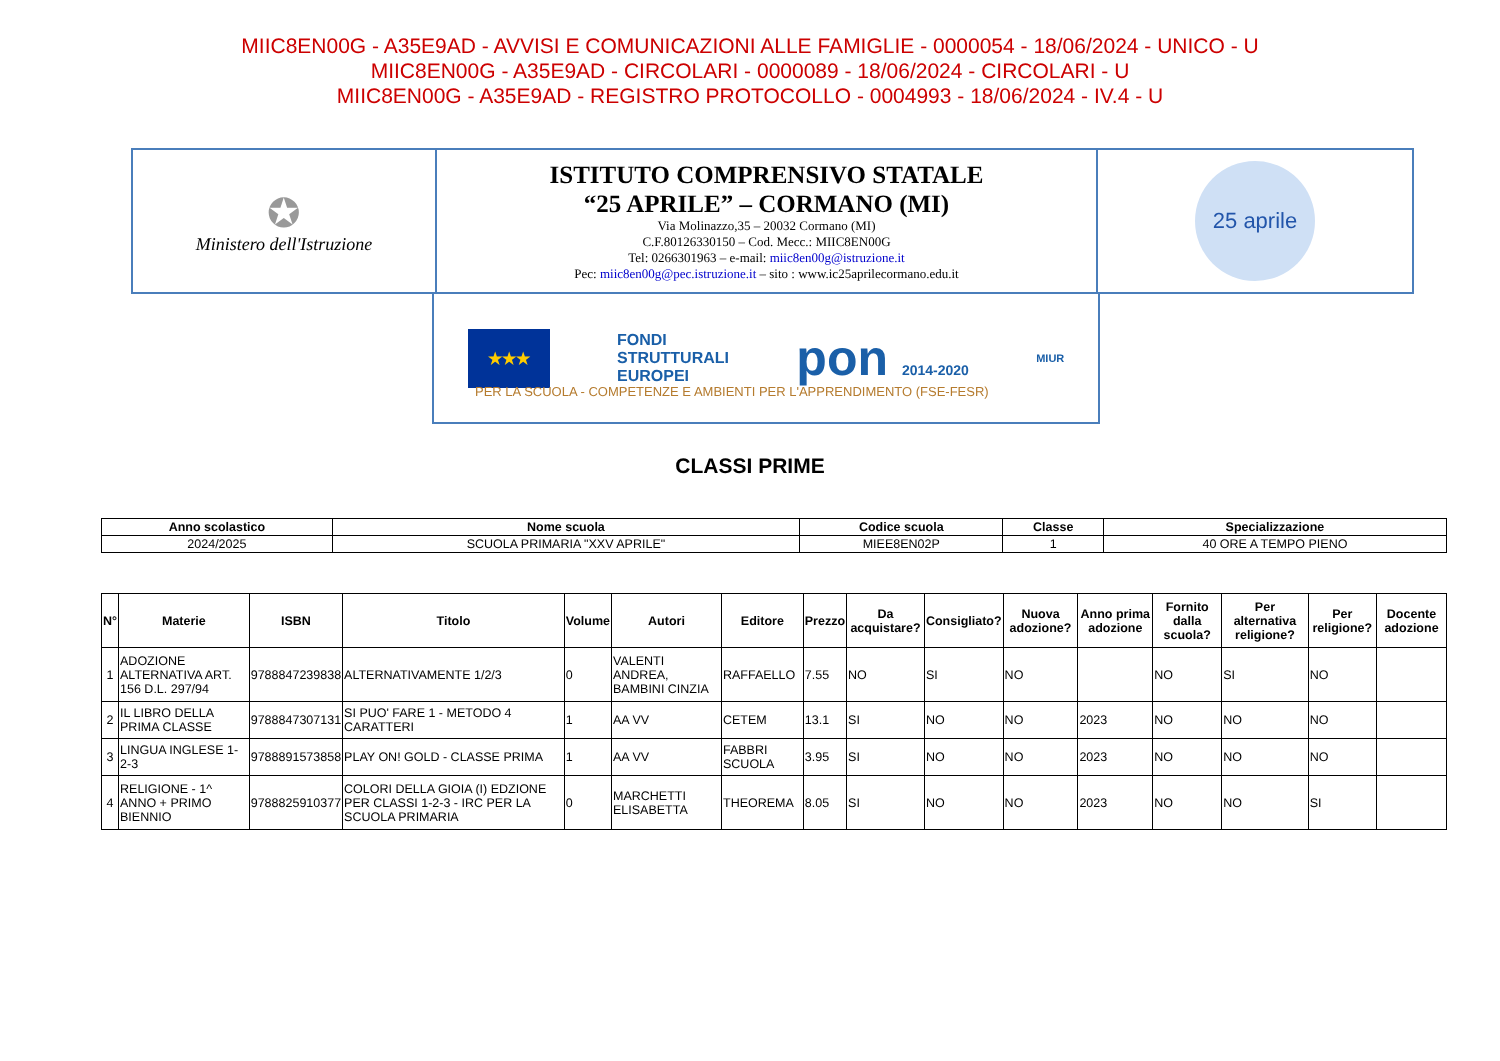MIIC8EN00G - A35E9AD - AVVISI E COMUNICAZIONI ALLE FAMIGLIE - 0000054 - 18/06/2024 - UNICO - U
MIIC8EN00G - A35E9AD - CIRCOLARI - 0000089 - 18/06/2024 - CIRCOLARI - U
MIIC8EN00G - A35E9AD - REGISTRO PROTOCOLLO - 0004993 - 18/06/2024 - IV.4 - U
| ✪ Ministero dell'Istruzione | ISTITUTO COMPRENSIVO STATALE “25 APRILE” – CORMANO (MI) Via Molinazzo,35 – 20032 Cormano (MI) C.F.80126330150 – Cod. Mecc.: MIIC8EN00G Tel: 0266301963 – e-mail: miic8en00g@istruzione.it Pec: miic8en00g@pec.istruzione.it – sito : www.ic25aprilecormano.edu.it | 25 aprile |
★★★ FONDI
STRUTTURALI
EUROPEI pon 2014-2020 MIUR
PER LA SCUOLA - COMPETENZE E AMBIENTI PER L'APPRENDIMENTO (FSE-FESR)
CLASSI PRIME
| Anno scolastico | Nome scuola | Codice scuola | Classe | Specializzazione |
| --- | --- | --- | --- | --- |
| 2024/2025 | SCUOLA PRIMARIA "XXV APRILE" | MIEE8EN02P | 1 | 40 ORE A TEMPO PIENO |
| N° | Materie | ISBN | Titolo | Volume | Autori | Editore | Prezzo | Da acquistare? | Consigliato? | Nuova adozione? | Anno prima adozione | Fornito dalla scuola? | Per alternativa religione? | Per religione? | Docente adozione |
| --- | --- | --- | --- | --- | --- | --- | --- | --- | --- | --- | --- | --- | --- | --- | --- |
| 1 | ADOZIONE ALTERNATIVA ART. 156 D.L. 297/94 | 9788847239838 | ALTERNATIVAMENTE 1/2/3 | 0 | VALENTI ANDREA, BAMBINI CINZIA | RAFFAELLO | 7.55 | NO | SI | NO | | NO | SI | NO | |
| 2 | IL LIBRO DELLA PRIMA CLASSE | 9788847307131 | SI PUO' FARE 1 - METODO 4 CARATTERI | 1 | AA VV | CETEM | 13.1 | SI | NO | NO | 2023 | NO | NO | NO | |
| 3 | LINGUA INGLESE 1-2-3 | 9788891573858 | PLAY ON! GOLD - CLASSE PRIMA | 1 | AA VV | FABBRI SCUOLA | 3.95 | SI | NO | NO | 2023 | NO | NO | NO | |
| 4 | RELIGIONE - 1^ ANNO + PRIMO BIENNIO | 9788825910377 | COLORI DELLA GIOIA (I) EDZIONE PER CLASSI 1-2-3 - IRC PER LA SCUOLA PRIMARIA | 0 | MARCHETTI ELISABETTA | THEOREMA | 8.05 | SI | NO | NO | 2023 | NO | NO | SI | |